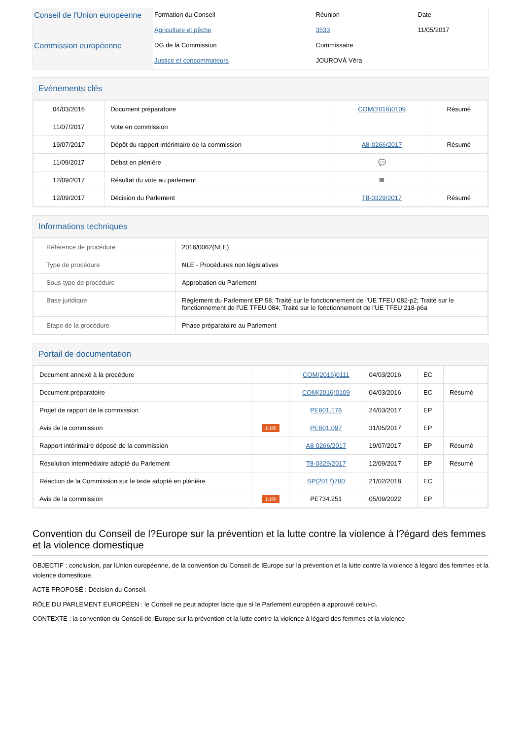| Conseil de l'Union européenne | Formation du Conseil | Réunion | Date |
| | Agriculture et pêche | 3533 | 11/05/2017 |
| Commission européenne | DG de la Commission | Commissaire | |
| | Justice et consommateurs | JOUROVÁ Věra | |
Evénements clés
| 04/03/2016 | Document préparatoire | COM(2016)0109 | Résumé |
| 11/07/2017 | Vote en commission | | |
| 19/07/2017 | Dépôt du rapport intérimaire de la commission | A8-0266/2017 | Résumé |
| 11/09/2017 | Débat en plénière | 💬 | |
| 12/09/2017 | Résultat du vote au parlement | ✉ | |
| 12/09/2017 | Décision du Parlement | T8-0329/2017 | Résumé |
Informations techniques
| Référence de procédure | 2016/0062(NLE) |
| Type de procédure | NLE - Procédures non législatives |
| Sous-type de procédure | Approbation du Parlement |
| Base juridique | Règlement du Parlement EP 58; Traité sur le fonctionnement de l'UE TFEU 082-p2; Traité sur le fonctionnement de l'UE TFEU 084; Traité sur le fonctionnement de l'UE TFEU 218-p6a |
| Etape de la procédure | Phase préparatoire au Parlement |
Portail de documentation
| Document annexé à la procédure | | COM(2016)0111 | 04/03/2016 | EC | |
| Document préparatoire | | COM(2016)0109 | 04/03/2016 | EC | Résumé |
| Projet de rapport de la commission | | PE601.176 | 24/03/2017 | EP | |
| Avis de la commission | JURI | PE601.097 | 31/05/2017 | EP | |
| Rapport intérimaire déposé de la commission | | A8-0266/2017 | 19/07/2017 | EP | Résumé |
| Résolution intermédiaire adopté du Parlement | | T8-0329/2017 | 12/09/2017 | EP | Résumé |
| Réaction de la Commission sur le texte adopté en plénière | | SP(2017)780 | 21/02/2018 | EC | |
| Avis de la commission | JURI | PE734.251 | 05/09/2022 | EP | |
Convention du Conseil de l?Europe sur la prévention et la lutte contre la violence à l?égard des femmes et la violence domestique
OBJECTIF : conclusion, par lUnion européenne, de la convention du Conseil de lEurope sur la prévention et la lutte contre la violence à légard des femmes et la violence domestique.
ACTE PROPOSÉ : Décision du Conseil.
RÔLE DU PARLEMENT EUROPÉEN : le Conseil ne peut adopter lacte que si le Parlement européen a approuvé celui-ci.
CONTEXTE : la convention du Conseil de lEurope sur la prévention et la lutte contre la violence à légard des femmes et la violence